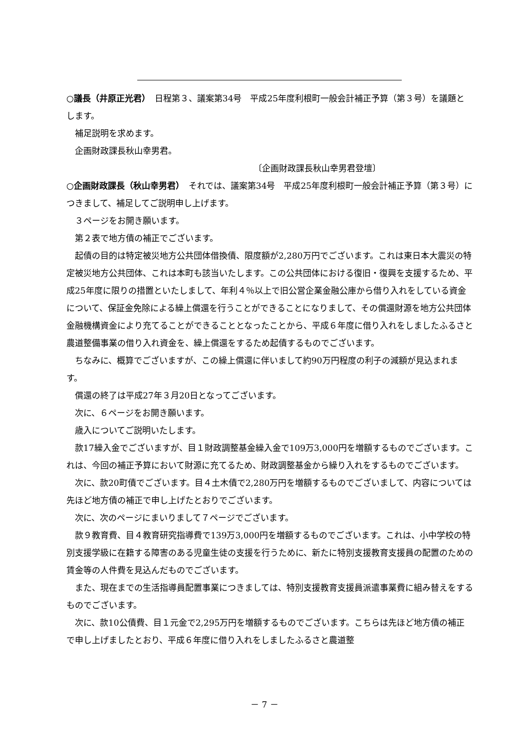○議長（井原正光君）　日程第３、議案第34号　平成25年度利根町一般会計補正予算（第３号）を議題とします。
補足説明を求めます。
企画財政課長秋山幸男君。
〔企画財政課長秋山幸男君登壇〕
○企画財政課長（秋山幸男君）　それでは、議案第34号　平成25年度利根町一般会計補正予算（第３号）につきまして、補足してご説明申し上げます。
３ページをお開き願います。
第２表で地方債の補正でございます。
起債の目的は特定被災地方公共団体借換債、限度額が2,280万円でございます。これは東日本大震災の特定被災地方公共団体、これは本町も該当いたします。この公共団体における復旧・復興を支援するため、平成25年度に限りの措置といたしまして、年利４％以上で旧公営企業金融公庫から借り入れをしている資金について、保証金免除による繰上償還を行うことができることになりまして、その償還財源を地方公共団体金融機構資金により充てることができることとなったことから、平成６年度に借り入れをしましたふるさと農道整備事業の借り入れ資金を、繰上償還をするため起債するものでございます。
ちなみに、概算でございますが、この繰上償還に伴いまして約90万円程度の利子の減額が見込まれます。
償還の終了は平成27年３月20日となってございます。
次に、６ページをお開き願います。
歳入についてご説明いたします。
款17繰入金でございますが、目１財政調整基金繰入金で109万3,000円を増額するものでございます。これは、今回の補正予算において財源に充てるため、財政調整基金から繰り入れをするものでございます。
次に、款20町債でございます。目４土木債で2,280万円を増額するものでございまして、内容については先ほど地方債の補正で申し上げたとおりでございます。
次に、次のページにまいりまして７ページでございます。
款９教育費、目４教育研究指導費で139万3,000円を増額するものでございます。これは、小中学校の特別支援学級に在籍する障害のある児童生徒の支援を行うために、新たに特別支援教育支援員の配置のための賃金等の人件費を見込んだものでございます。
また、現在までの生活指導員配置事業につきましては、特別支援教育支援員派遣事業費に組み替えをするものでございます。
次に、款10公債費、目１元金で2,295万円を増額するものでございます。こちらは先ほど地方債の補正で申し上げましたとおり、平成６年度に借り入れをしましたふるさと農道整
－ 7 －